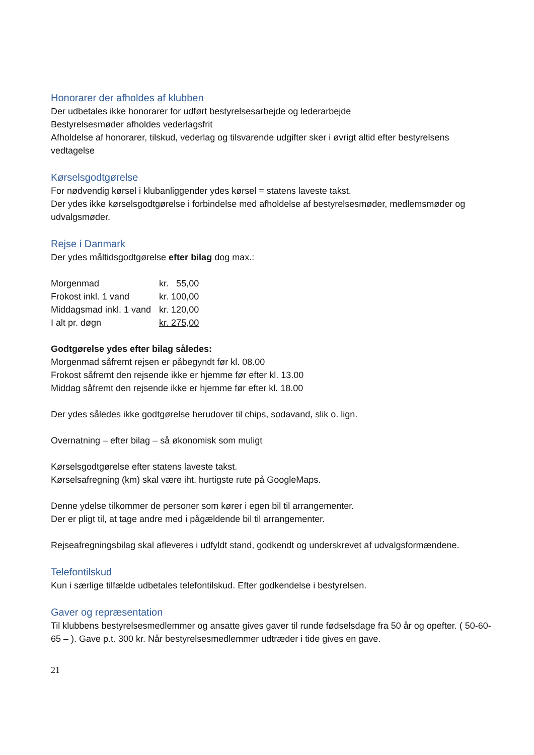Honorarer der afholdes af klubben
Der udbetales ikke honorarer for udført bestyrelsesarbejde og lederarbejde
Bestyrelsesmøder afholdes vederlagsfrit
Afholdelse af honorarer, tilskud, vederlag og tilsvarende udgifter sker i øvrigt altid efter bestyrelsens vedtagelse
Kørselsgodtgørelse
For nødvendig kørsel i klubanliggender ydes kørsel = statens laveste takst.
Der ydes ikke kørselsgodtgørelse i forbindelse med afholdelse af bestyrelsesmøder, medlemsmøder og udvalgsmøder.
Rejse i Danmark
Der ydes måltidsgodtgørelse efter bilag dog max.:
| Morgenmad | kr. 55,00 |
| Frokost inkl. 1 vand | kr. 100,00 |
| Middagsmad inkl. 1 vand | kr. 120,00 |
| I alt pr. døgn | kr. 275,00 |
Godtgørelse ydes efter bilag således:
Morgenmad såfremt rejsen er påbegyndt før kl. 08.00
Frokost såfremt den rejsende ikke er hjemme før efter kl. 13.00
Middag såfremt den rejsende ikke er hjemme før efter kl. 18.00
Der ydes således ikke godtgørelse herudover til chips, sodavand, slik o. lign.
Overnatning – efter bilag – så økonomisk som muligt
Kørselsgodtgørelse efter statens laveste takst.
Kørselsafregning (km) skal være iht. hurtigste rute på GoogleMaps.
Denne ydelse tilkommer de personer som kører i egen bil til arrangementer.
Der er pligt til, at tage andre med i pågældende bil til arrangementer.
Rejseafregningsbilag skal afleveres i udfyldt stand, godkendt og underskrevet af udvalgsformændene.
Telefontilskud
Kun i særlige tilfælde udbetales telefontilskud. Efter godkendelse i bestyrelsen.
Gaver og repræsentation
Til klubbens bestyrelsesmedlemmer og ansatte gives gaver til runde fødselsdage fra 50 år og opefter. ( 50-60-65 – ). Gave p.t. 300 kr. Når bestyrelsesmedlemmer udtræder i tide gives en gave.
21